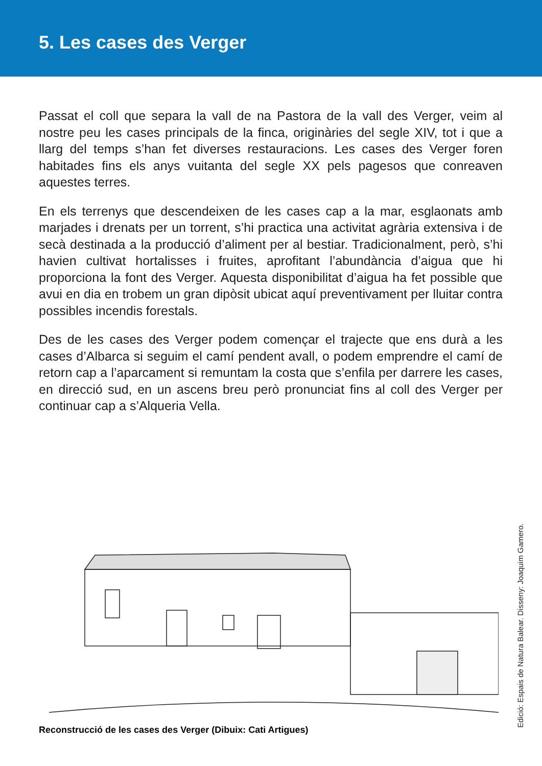5. Les cases des Verger
Passat el coll que separa la vall de na Pastora de la vall des Verger, veim al nostre peu les cases principals de la finca, originàries del segle XIV, tot i que a llarg del temps s’han fet diverses restauracions. Les cases des Verger foren habitades fins els anys vuitanta del segle XX pels pagesos que conreaven aquestes terres.
En els terrenys que descendeixen de les cases cap a la mar, esglaonats amb marjades i drenats per un torrent, s’hi practica una activitat agrària extensiva i de secà destinada a la producció d’aliment per al bestiar. Tradicionalment, però, s’hi havien cultivat hortalisses i fruites, aprofitant l’abundància d’aigua que hi proporciona la font des Verger. Aquesta disponibilitat d’aigua ha fet possible que avui en dia en trobem un gran dipòsit ubicat aquí preventivament per lluitar contra possibles incendis forestals.
Des de les cases des Verger podem començar el trajecte que ens durà a les cases d’Albarca si seguim el camí pendent avall, o podem emprendre el camí de retorn cap a l’aparcament si remuntam la costa que s’enfila per darrere les cases, en direcció sud, en un ascens breu però pronunciat fins al coll des Verger per continuar cap a s’Alqueria Vella.
Reconstrucció de les cases des Verger (Dibuix: Cati Artigues)
Edició: Espais de Natura Balear. Disseny: Joaquim Gamero.